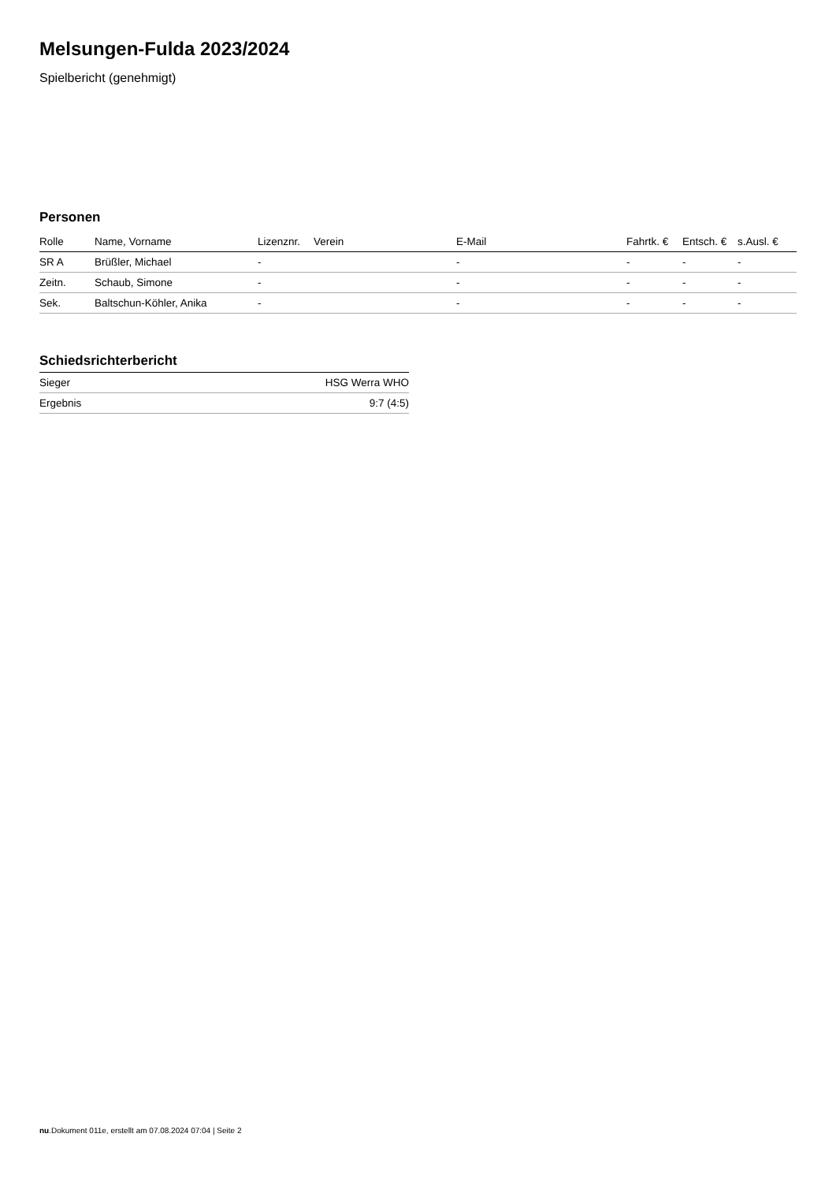Melsungen-Fulda 2023/2024
Spielbericht (genehmigt)
Personen
| Rolle | Name, Vorname | Lizenznr. | Verein | E-Mail | Fahrtk. € | Entsch. € | s.Ausl. € |
| --- | --- | --- | --- | --- | --- | --- | --- |
| SR A | Brüßler, Michael | - | | - | - | - | - |
| Zeitn. | Schaub, Simone | - | | - | - | - | - |
| Sek. | Baltschun-Köhler, Anika | - | | - | - | - | - |
Schiedsrichterbericht
| Sieger | HSG Werra WHO |
| Ergebnis | 9:7 (4:5) |
nu.Dokument 011e, erstellt am 07.08.2024 07:04 | Seite 2